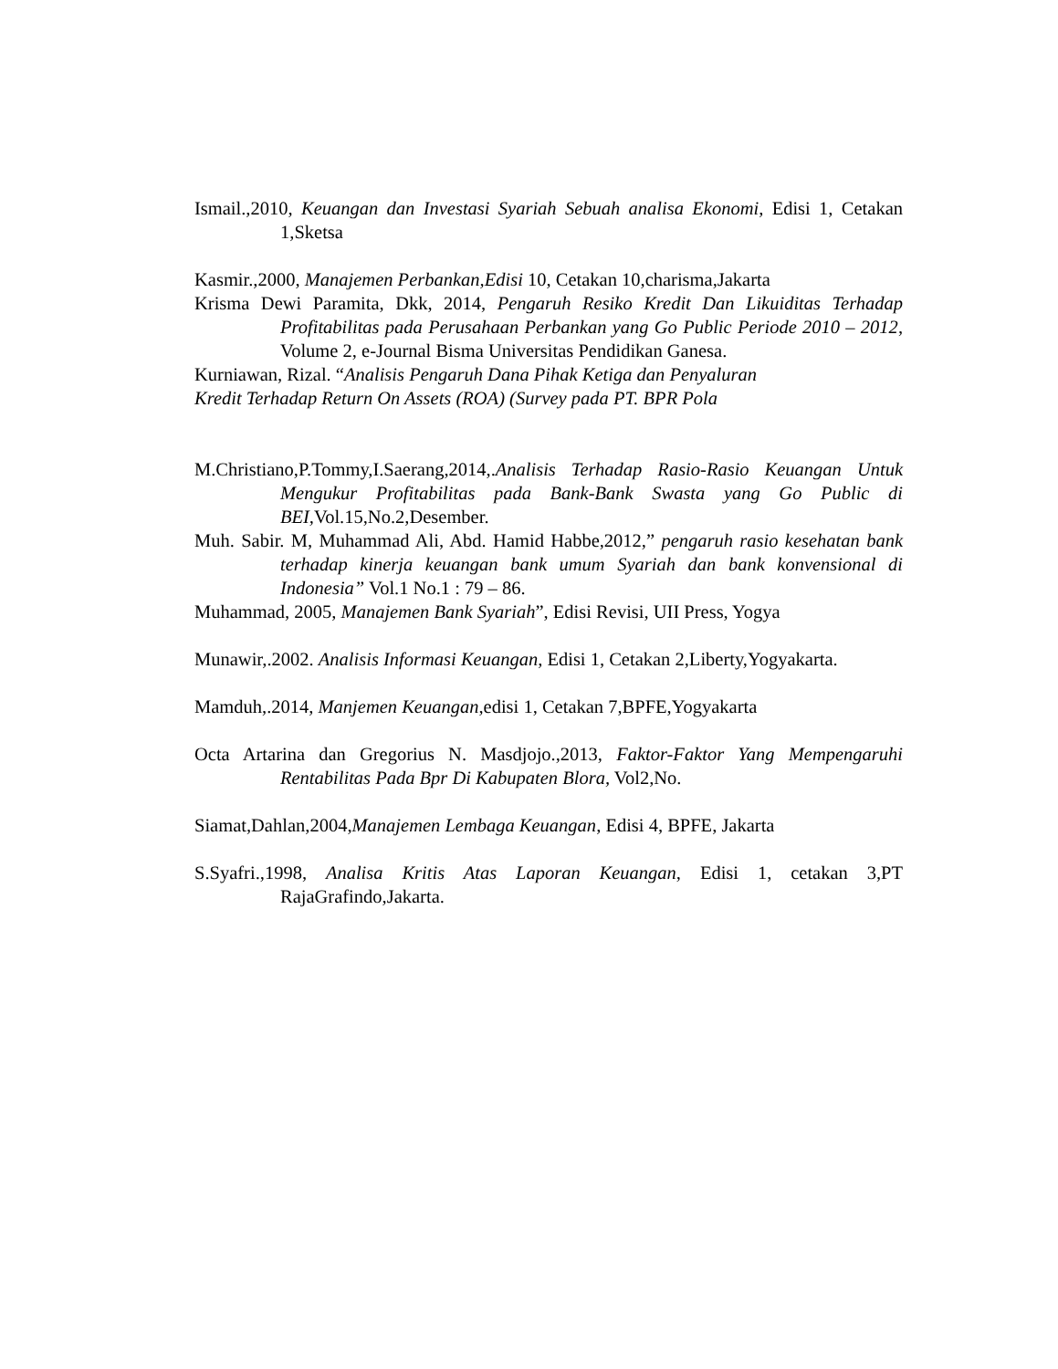Ismail.,2010, Keuangan dan Investasi Syariah Sebuah analisa Ekonomi, Edisi 1, Cetakan 1,Sketsa
Kasmir.,2000, Manajemen Perbankan,Edisi 10, Cetakan 10,charisma,Jakarta
Krisma Dewi Paramita, Dkk, 2014, Pengaruh Resiko Kredit Dan Likuiditas Terhadap Profitabilitas pada Perusahaan Perbankan yang Go Public Periode 2010 – 2012, Volume 2, e-Journal Bisma Universitas Pendidikan Ganesa.
Kurniawan, Rizal. “Analisis Pengaruh Dana Pihak Ketiga dan Penyaluran
Kredit Terhadap Return On Assets (ROA) (Survey pada PT. BPR Pola
M.Christiano,P.Tommy,I.Saerang,2014,.Analisis Terhadap Rasio-Rasio Keuangan Untuk Mengukur Profitabilitas pada Bank-Bank Swasta yang Go Public di BEI, Vol.15,No.2,Desember.
Muh. Sabir. M, Muhammad Ali, Abd. Hamid Habbe,2012,” pengaruh rasio kesehatan bank terhadap kinerja keuangan bank umum Syariah dan bank konvensional di Indonesia” Vol.1 No.1 : 79 – 86.
Muhammad, 2005, Manajemen Bank Syariah”, Edisi Revisi, UII Press, Yogya
Munawir,.2002. Analisis Informasi Keuangan, Edisi 1, Cetakan 2,Liberty,Yogyakarta.
Mamduh,.2014, Manjemen Keuangan,edisi 1, Cetakan 7,BPFE,Yogyakarta
Octa Artarina dan Gregorius N. Masdjojo.,2013, Faktor-Faktor Yang Mempengaruhi Rentabilitas Pada Bpr Di Kabupaten Blora, Vol2,No.
Siamat,Dahlan,2004,Manajemen Lembaga Keuangan, Edisi 4, BPFE, Jakarta
S.Syafri.,1998, Analisa Kritis Atas Laporan Keuangan, Edisi 1, cetakan 3,PT RajaGrafindo,Jakarta.